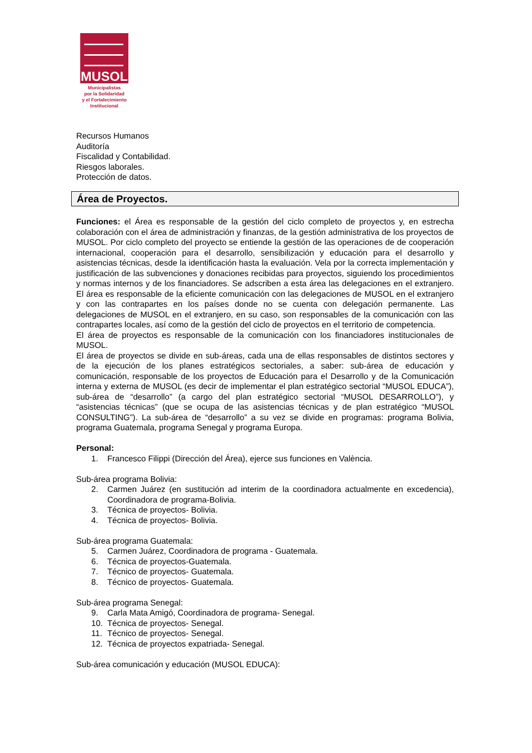MUSOL
Municipalistas
por la Solidaridad
y el Fortalecimiento
Institucional
Recursos Humanos
Auditoría
Fiscalidad y Contabilidad.
Riesgos laborales.
Protección de datos.
Área de Proyectos.
Funciones: el Área es responsable de la gestión del ciclo completo de proyectos y, en estrecha colaboración con el área de administración y finanzas, de la gestión administrativa de los proyectos de MUSOL. Por ciclo completo del proyecto se entiende la gestión de las operaciones de de cooperación internacional, cooperación para el desarrollo, sensibilización y educación para el desarrollo y asistencias técnicas, desde la identificación hasta la evaluación. Vela por la correcta implementación y justificación de las subvenciones y donaciones recibidas para proyectos, siguiendo los procedimientos y normas internos y de los financiadores. Se adscriben a esta área las delegaciones en el extranjero. El área es responsable de la eficiente comunicación con las delegaciones de MUSOL en el extranjero y con las contrapartes en los países donde no se cuenta con delegación permanente. Las delegaciones de MUSOL en el extranjero, en su caso, son responsables de la comunicación con las contrapartes locales, así como de la gestión del ciclo de proyectos en el territorio de competencia.
El área de proyectos es responsable de la comunicación con los financiadores institucionales de MUSOL.
El área de proyectos se divide en sub-áreas, cada una de ellas responsables de distintos sectores y de la ejecución de los planes estratégicos sectoriales, a saber: sub-área de educación y comunicación, responsable de los proyectos de Educación para el Desarrollo y de la Comunicación interna y externa de MUSOL (es decir de implementar el plan estratégico sectorial “MUSOL EDUCA”), sub-área de “desarrollo” (a cargo del plan estratégico sectorial “MUSOL DESARROLLO”), y “asistencias técnicas” (que se ocupa de las asistencias técnicas y de plan estratégico “MUSOL CONSULTING”). La sub-área de “desarrollo” a su vez se divide en programas: programa Bolivia, programa Guatemala, programa Senegal y programa Europa.
Personal:
1. Francesco Filippi (Dirección del Área), ejerce sus funciones en València.
Sub-área programa Bolivia:
2. Carmen Juárez (en sustitución ad interim de la coordinadora actualmente en excedencia), Coordinadora de programa-Bolivia.
3. Técnica de proyectos- Bolivia.
4. Técnica de proyectos- Bolivia.
Sub-área programa Guatemala:
5. Carmen Juárez, Coordinadora de programa - Guatemala.
6. Técnica de proyectos-Guatemala.
7. Técnico de proyectos- Guatemala.
8. Técnico de proyectos- Guatemala.
Sub-área programa Senegal:
9. Carla Mata Amigó, Coordinadora de programa- Senegal.
10. Técnica de proyectos- Senegal.
11. Técnico de proyectos- Senegal.
12. Técnica de proyectos expatriada- Senegal.
Sub-área comunicación y educación (MUSOL EDUCA):